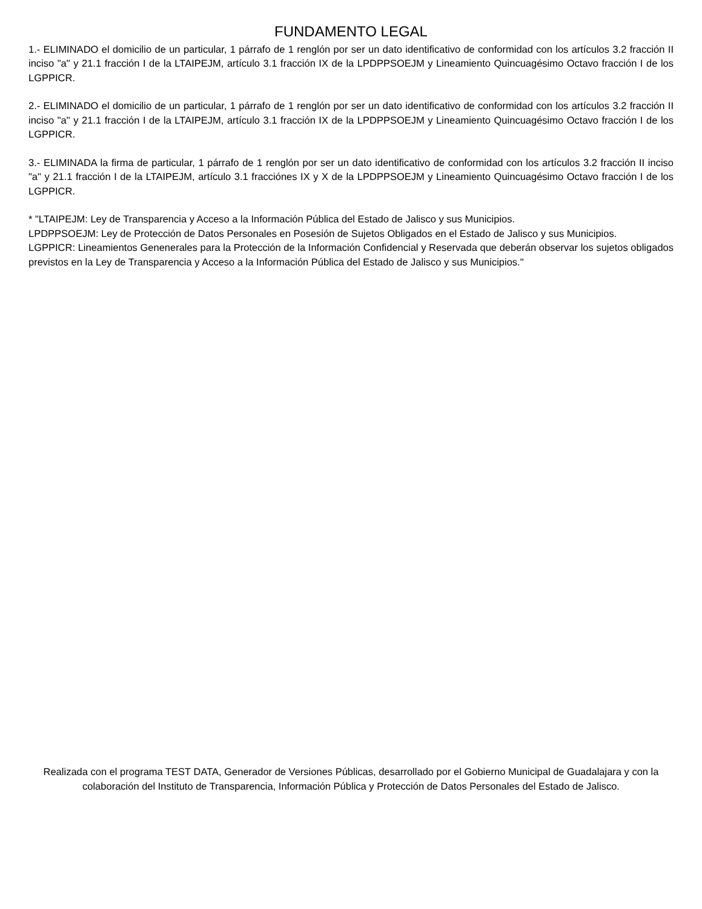FUNDAMENTO LEGAL
1.- ELIMINADO el domicilio de un particular, 1 párrafo de 1 renglón por ser un dato identificativo de conformidad con los artículos 3.2 fracción II inciso "a" y 21.1 fracción I de la LTAIPEJM, artículo 3.1 fracción IX de la LPDPPSOEJM y Lineamiento Quincuagésimo Octavo fracción I de los LGPPICR.
2.- ELIMINADO el domicilio de un particular, 1 párrafo de 1 renglón por ser un dato identificativo de conformidad con los artículos 3.2 fracción II inciso "a" y 21.1 fracción I de la LTAIPEJM, artículo 3.1 fracción IX de la LPDPPSOEJM y Lineamiento Quincuagésimo Octavo fracción I de los LGPPICR.
3.- ELIMINADA la firma de particular, 1 párrafo de 1 renglón por ser un dato identificativo de conformidad con los artículos 3.2 fracción II inciso "a" y 21.1 fracción I de la LTAIPEJM, artículo 3.1 fracciónes IX y X de la LPDPPSOEJM y Lineamiento Quincuagésimo Octavo fracción I de los LGPPICR.
* "LTAIPEJM: Ley de Transparencia y Acceso a la Información Pública del Estado de Jalisco y sus Municipios.
LPDPPSOEJM: Ley de Protección de Datos Personales en Posesión de Sujetos Obligados en el Estado de Jalisco y sus Municipios.
LGPPICR: Lineamientos Genenerales para la Protección de la Información Confidencial y Reservada que deberán observar los sujetos obligados previstos en la Ley de Transparencia y Acceso a la Información Pública del Estado de Jalisco y sus Municipios."
Realizada con el programa TEST DATA, Generador de Versiones Públicas, desarrollado por el Gobierno Municipal de Guadalajara y con la colaboración del Instituto de Transparencia, Información Pública y Protección de Datos Personales del Estado de Jalisco.